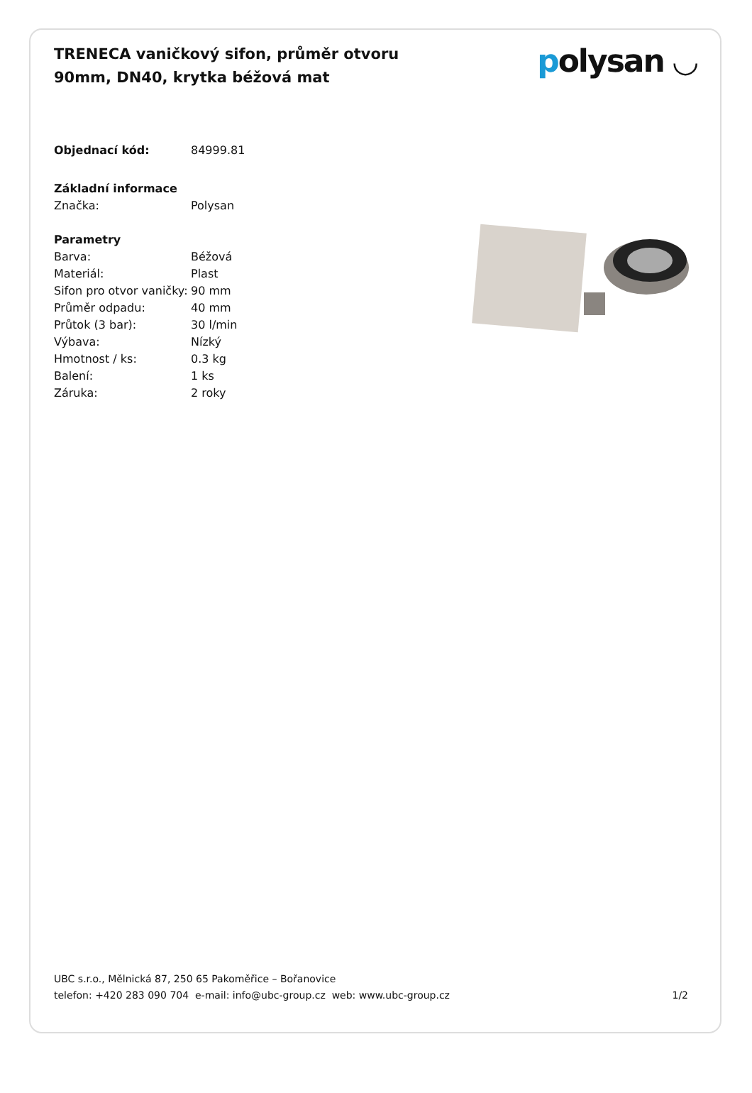TRENECA vaničkový sifon, průměr otvoru 90mm, DN40, krytka béžová mat
polysan ◡
| Objednací kód: | 84999.81 |
| Základní informace | |
| Značka: | Polysan |
| Parametry | |
| Barva: | Béžová |
| Materiál: | Plast |
| Sifon pro otvor vaničky: | 90 mm |
| Průměr odpadu: | 40 mm |
| Průtok (3 bar): | 30 l/min |
| Výbava: | Nízký |
| Hmotnost / ks: | 0.3 kg |
| Balení: | 1 ks |
| Záruka: | 2 roky |
UBC s.r.o., Mělnická 87, 250 65 Pakoměřice – Bořanovice
telefon: +420 283 090 704 e-mail: info@ubc-group.cz web: www.ubc-group.cz
1/2